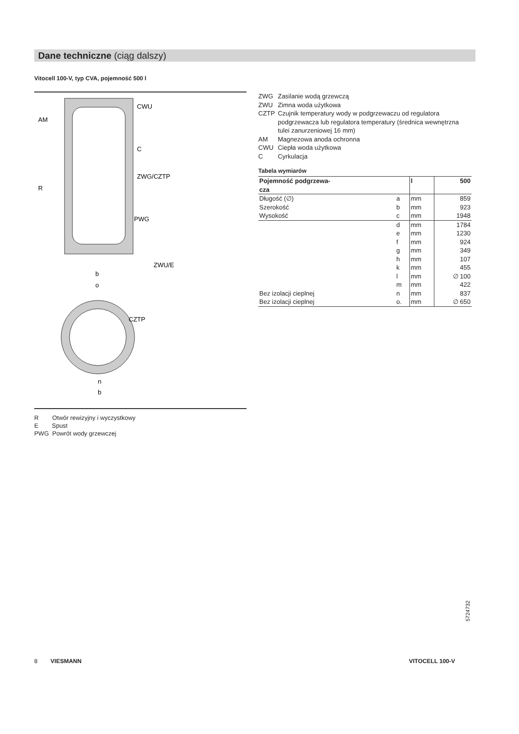Dane techniczne (ciąg dalszy)
Vitocell 100-V, typ CVA, pojemność 500 l
CWU
AM
C
ZWG/CZTP
R
PWG
ZWU/E
b
o
CZTP
n
b
R Otwór rewizyjny i wyczystkowy
E Spust
PWG Powrót wody grzewczej
| ZWG | Zasilanie wodą grzewczą |
| ZWU | Zimna woda użytkowa |
| CZTP | Czujnik temperatury wody w podgrzewaczu od regulatora podgrzewacza lub regulatora temperatury (średnica wewnętrzna tulei zanurzeniowej 16 mm) |
| AM | Magnezowa anoda ochronna |
| CWU | Ciepła woda użytkowa |
| C | Cyrkulacja |
Tabela wymiarów
| Pojemność podgrzewa- cza | | l | 500 |
| --- | --- | --- | --- |
| Długość (∅) | a | mm | 859 |
| Szerokość | b | mm | 923 |
| Wysokość | c | mm | 1948 |
| | d | mm | 1784 |
| | e | mm | 1230 |
| | f | mm | 924 |
| | g | mm | 349 |
| | h | mm | 107 |
| | k | mm | 455 |
| | l | mm | ∅ 100 |
| | m | mm | 422 |
| Bez izolacji cieplnej | n | mm | 837 |
| Bez izolacji cieplnej | o. | mm | ∅ 650 |
5724732
8 VIESMANN VITOCELL 100-V